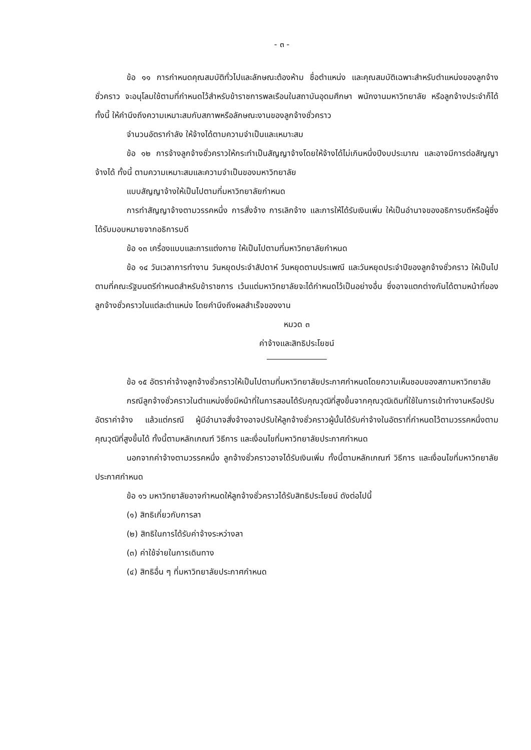- ๓ -
ข้อ ๑๑ การกำหนดคุณสมบัติทั่วไปและลักษณะต้องห้าม ชื่อตำแหน่ง และคุณสมบัติเฉพาะสำหรับตำแหน่งของลูกจ้างชั่วคราว จะอนุโลมใช้ตามที่กำหนดไว้สำหรับข้าราชการพลเรือนในสถาบันอุดมศึกษา พนักงานมหาวิทยาลัย หรือลูกจ้างประจำก็ได้ ทั้งนี้ ให้คำนึงถึงความเหมาะสมกับสภาพหรือลักษณะงานของลูกจ้างชั่วคราว
จำนวนอัตรากำลัง ให้จ้างได้ตามความจำเป็นและเหมาะสม
ข้อ ๑๒ การจ้างลูกจ้างชั่วคราวให้กระทำเป็นสัญญาจ้างโดยให้จ้างได้ไม่เกินหนึ่งปีงบประมาณ และอาจมีการต่อสัญญาจ้างได้ ทั้งนี้ ตามความเหมาะสมและความจำเป็นของมหาวิทยาลัย
แบบสัญญาจ้างให้เป็นไปตามที่มหาวิทยาลัยกำหนด
การทำสัญญาจ้างตามวรรคหนึ่ง การสั่งจ้าง การเลิกจ้าง และการให้ได้รับเงินเพิ่ม ให้เป็นอำนาจของอธิการบดีหรือผู้ซึ่งได้รับมอบหมายจากอธิการบดี
ข้อ ๑๓ เครื่องแบบและการแต่งกาย ให้เป็นไปตามที่มหาวิทยาลัยกำหนด
ข้อ ๑๔ วันเวลาการทำงาน วันหยุดประจำสัปดาห์ วันหยุดตามประเพณี และวันหยุดประจำปีของลูกจ้างชั่วคราว ให้เป็นไปตามที่คณะรัฐมนตรีกำหนดสำหรับข้าราชการ เว้นแต่มหาวิทยาลัยจะได้กำหนดไว้เป็นอย่างอื่น ซึ่งอาจแตกต่างกันได้ตามหน้าที่ของลูกจ้างชั่วคราวในแต่ละตำแหน่ง โดยคำนึงถึงผลสำเร็จของงาน
หมวด ๓
ค่าจ้างและสิทธิประโยชน์
ข้อ ๑๕ อัตราค่าจ้างลูกจ้างชั่วคราวให้เป็นไปตามที่มหาวิทยาลัยประกาศกำหนดโดยความเห็นชอบของสภามหาวิทยาลัย
กรณีลูกจ้างชั่วคราวในตำแหน่งซึ่งมีหน้าที่ในการสอนได้รับคุณวุฒิที่สูงขึ้นจากคุณวุฒิเดิมที่ใช้ในการเข้าทำงานหรือปรับอัตราค่าจ้าง แล้วแต่กรณี ผู้มีอำนาจสั่งจ้างอาจปรับให้ลูกจ้างชั่วคราวผู้นั้นได้รับค่าจ้างในอัตราที่กำหนดไว้ตามวรรคหนึ่งตามคุณวุฒิที่สูงขึ้นได้ ทั้งนี้ตามหลักเกณฑ์ วิธีการ และเงื่อนไขที่มหาวิทยาลัยประกาศกำหนด
นอกจากค่าจ้างตามวรรคหนึ่ง ลูกจ้างชั่วคราวอาจได้รับเงินเพิ่ม ทั้งนี้ตามหลักเกณฑ์ วิธีการ และเงื่อนไขที่มหาวิทยาลัยประกาศกำหนด
ข้อ ๑๖ มหาวิทยาลัยอาจกำหนดให้ลูกจ้างชั่วคราวได้รับสิทธิประโยชน์ ดังต่อไปนี้
(๑) สิทธิเกี่ยวกับการลา
(๒) สิทธิในการได้รับค่าจ้างระหว่างลา
(๓) ค่าใช้จ่ายในการเดินทาง
(๔) สิทธิอื่น ๆ ที่มหาวิทยาลัยประกาศกำหนด